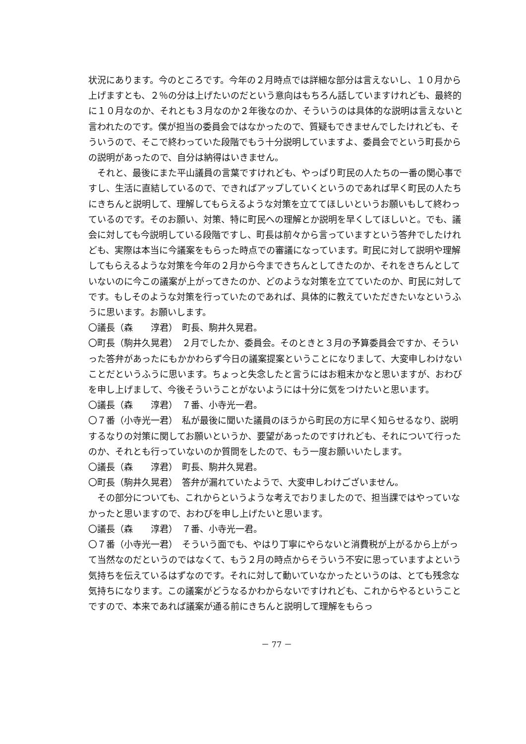状況にあります。今のところです。今年の２月時点では詳細な部分は言えないし、１０月から上げますとも、２％の分は上げたいのだという意向はもちろん話していますけれども、最終的に１０月なのか、それとも３月なのか２年後なのか、そういうのは具体的な説明は言えないと言われたのです。僕が担当の委員会ではなかったので、質疑もできませんでしたけれども、そういうので、そこで終わっていた段階でもう十分説明していますよ、委員会でという町長からの説明があったので、自分は納得はいきません。
それと、最後にまた平山議員の言葉ですけれども、やっぱり町民の人たちの一番の関心事ですし、生活に直結しているので、できればアップしていくというのであれば早く町民の人たちにきちんと説明して、理解してもらえるような対策を立ててほしいというお願いもして終わっているのです。そのお願い、対策、特に町民への理解とか説明を早くしてほしいと。でも、議会に対しても今説明している段階ですし、町長は前々から言っていますという答弁でしたけれども、実際は本当に今議案をもらった時点での審議になっています。町民に対して説明や理解してもらえるような対策を今年の２月から今まできちんとしてきたのか、それをきちんとしていないのに今この議案が上がってきたのか、どのような対策を立てていたのか、町民に対してです。もしそのような対策を行っていたのであれば、具体的に教えていただきたいなというふうに思います。お願いします。
〇議長（森　　淳君）　町長、駒井久晃君。
〇町長（駒井久晃君）　２月でしたか、委員会。そのときと３月の予算委員会ですか、そういった答弁があったにもかかわらず今日の議案提案ということになりまして、大変申しわけないことだというふうに思います。ちょっと失念したと言うにはお粗末かなと思いますが、おわびを申し上げまして、今後そういうことがないようには十分に気をつけたいと思います。
〇議長（森　　淳君）　７番、小寺光一君。
〇７番（小寺光一君）　私が最後に聞いた議員のほうから町民の方に早く知らせるなり、説明するなりの対策に関してお願いというか、要望があったのですけれども、それについて行ったのか、それとも行っていないのか質問をしたので、もう一度お願いいたします。
〇議長（森　　淳君）　町長、駒井久晃君。
〇町長（駒井久晃君）　答弁が漏れていたようで、大変申しわけございません。
その部分についても、これからというような考えでおりましたので、担当課ではやっていなかったと思いますので、おわびを申し上げたいと思います。
〇議長（森　　淳君）　７番、小寺光一君。
〇７番（小寺光一君）　そういう面でも、やはり丁寧にやらないと消費税が上がるから上がって当然なのだというのではなくて、もう２月の時点からそういう不安に思っていますよという気持ちを伝えているはずなのです。それに対して動いていなかったというのは、とても残念な気持ちになります。この議案がどうなるかわからないですけれども、これからやるということですので、本来であれば議案が通る前にきちんと説明して理解をもらっ
－ 77 －